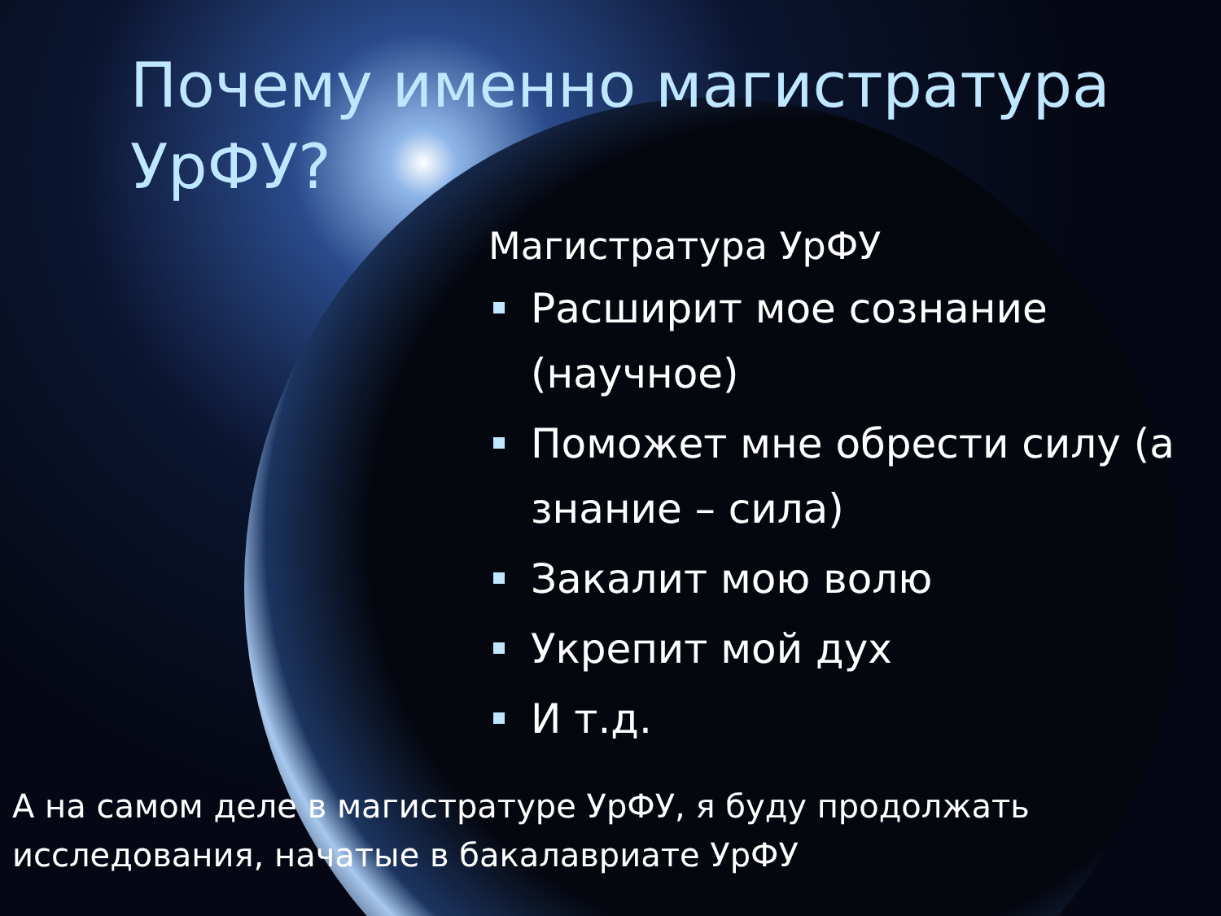Почему именно магистратура
УрФУ?
Магистратура УрФУ
Расширит мое сознание (научное)
Поможет мне обрести силу (а знание – сила)
Закалит мою волю
Укрепит мой дух
И т.д.
А на самом деле в магистратуре УрФУ, я буду продолжать
исследования, начатые в бакалавриате УрФУ